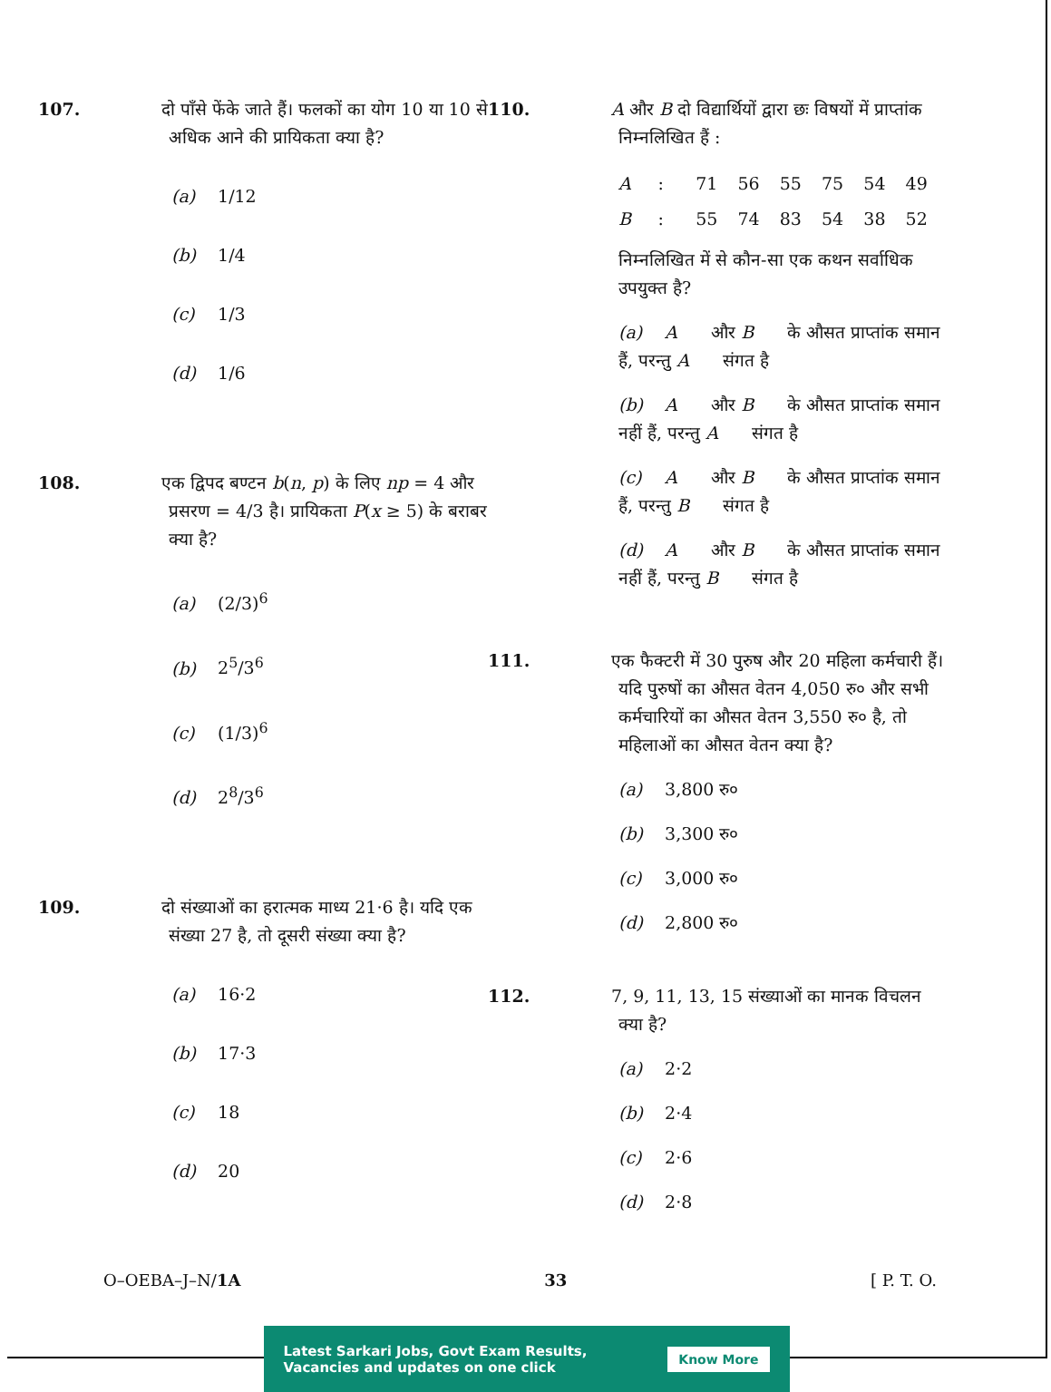107. दो पाँसे फेंके जाते हैं। फलकों का योग 10 या 10 से अधिक आने की प्रायिकता क्या है?
(a) 1/12
(b) 1/4
(c) 1/3
(d) 1/6
108. एक द्विपद बण्टन b(n, p) के लिए np = 4 और प्रसरण = 4/3 है। प्रायिकता P(x ≥ 5) के बराबर क्या है?
(a) (2/3)<sup>6</sup>
(b) 2<sup>5</sup>/3<sup>6</sup>
(c) (1/3)<sup>6</sup>
(d) 2<sup>8</sup>/3<sup>6</sup>
109. दो संख्याओं का हरात्मक माध्य 21·6 है। यदि एक संख्या 27 है, तो दूसरी संख्या क्या है?
(a) 16·2
(b) 17·3
(c) 18
(d) 20
110. A और B दो विद्यार्थियों द्वारा छः विषयों में प्राप्तांक निम्नलिखित हैं :
| A | : | 71 | 56 | 55 | 75 | 54 | 49 |
| B | : | 55 | 74 | 83 | 54 | 38 | 52 |
निम्नलिखित में से कौन-सा एक कथन सर्वाधिक उपयुक्त है?
(a) A और B के औसत प्राप्तांक समान हैं, परन्तु A संगत है
(b) A और B के औसत प्राप्तांक समान नहीं हैं, परन्तु A संगत है
(c) A और B के औसत प्राप्तांक समान हैं, परन्तु B संगत है
(d) A और B के औसत प्राप्तांक समान नहीं हैं, परन्तु B संगत है
111. एक फैक्टरी में 30 पुरुष और 20 महिला कर्मचारी हैं। यदि पुरुषों का औसत वेतन 4,050 रु० और सभी कर्मचारियों का औसत वेतन 3,550 रु० है, तो महिलाओं का औसत वेतन क्या है?
(a) 3,800 रु०
(b) 3,300 रु०
(c) 3,000 रु०
(d) 2,800 रु०
112. 7, 9, 11, 13, 15 संख्याओं का मानक विचलन क्या है?
(a) 2·2
(b) 2·4
(c) 2·6
(d) 2·8
O–OEBA–J–N/1A 33 [ P. T. O.
Latest Sarkari Jobs, Govt Exam Results,
Vacancies and updates on one click Know More